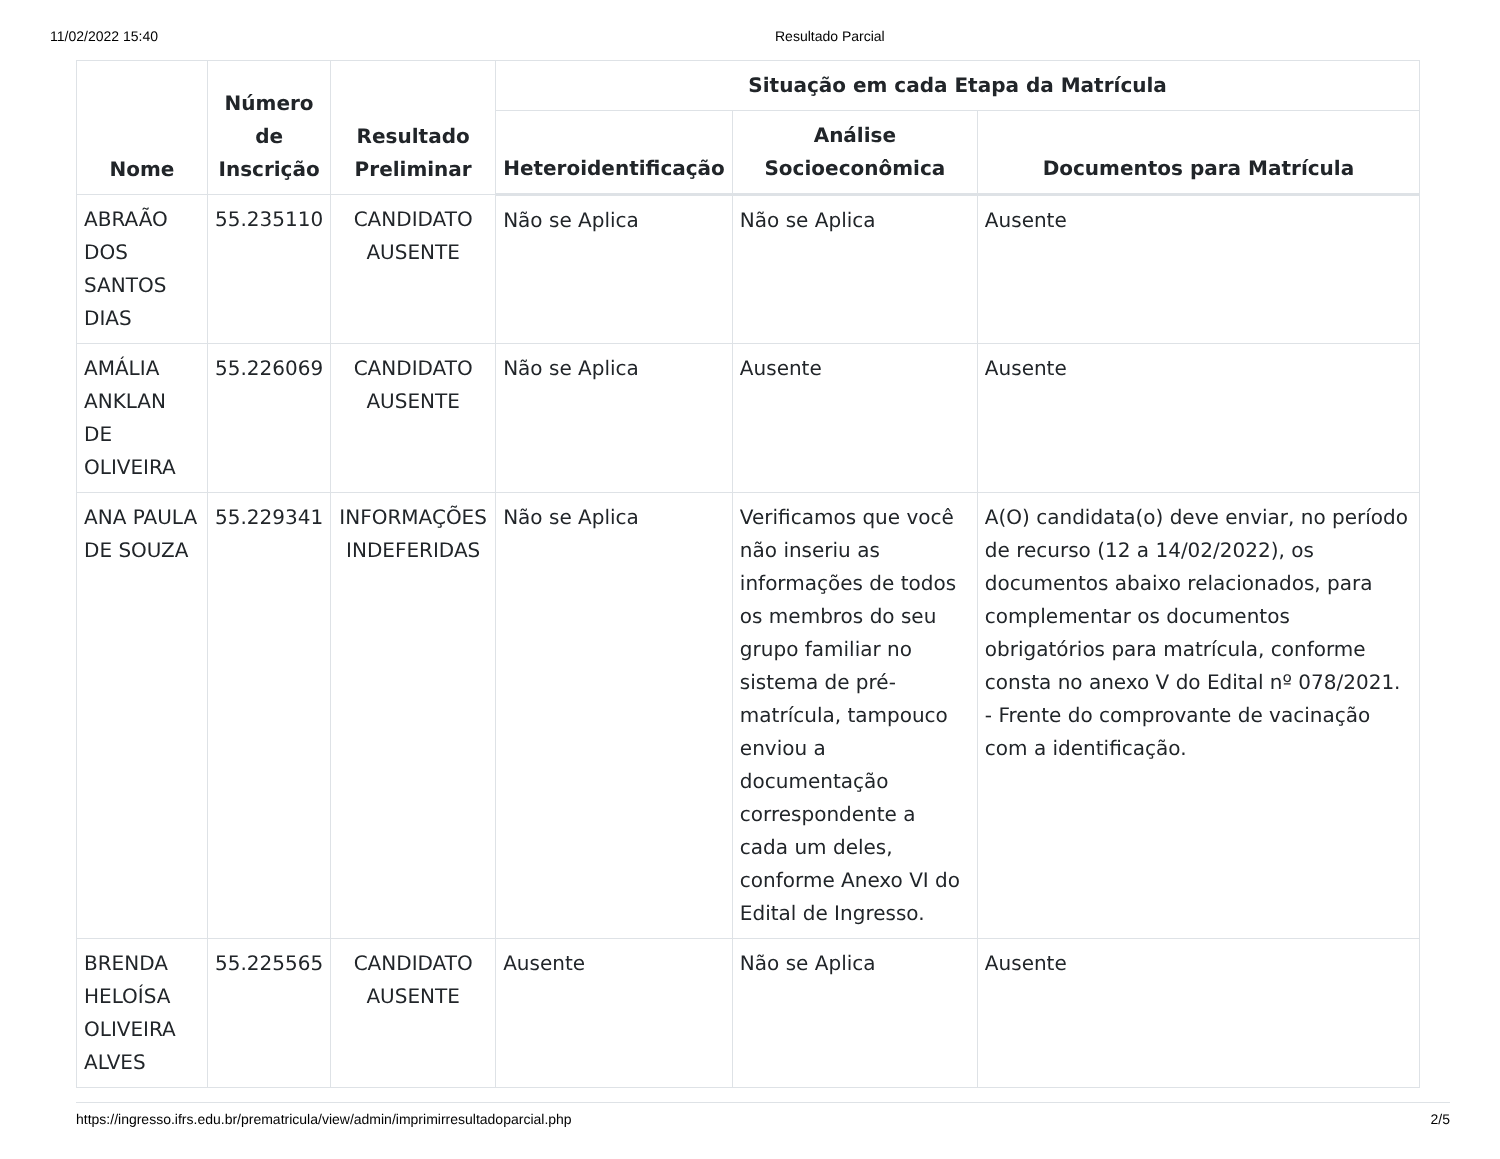11/02/2022 15:40 Resultado Parcial
| Nome | Número de Inscrição | Resultado Preliminar | Situação em cada Etapa da Matrícula | | |
| --- | --- | --- | --- | --- | --- |
| | | | Heteroidentificação | Análise Socioeconômica | Documentos para Matrícula |
| ABRAÃO DOS SANTOS DIAS | 55.235110 | CANDIDATO AUSENTE | Não se Aplica | Não se Aplica | Ausente |
| AMÁLIA ANKLAN DE OLIVEIRA | 55.226069 | CANDIDATO AUSENTE | Não se Aplica | Ausente | Ausente |
| ANA PAULA DE SOUZA | 55.229341 | INFORMAÇÕES INDEFERIDAS | Não se Aplica | Verificamos que você não inseriu as informações de todos os membros do seu grupo familiar no sistema de pré-matrícula, tampouco enviou a documentação correspondente a cada um deles, conforme Anexo VI do Edital de Ingresso. | A(O) candidata(o) deve enviar, no período de recurso (12 a 14/02/2022), os documentos abaixo relacionados, para complementar os documentos obrigatórios para matrícula, conforme consta no anexo V do Edital nº 078/2021. - Frente do comprovante de vacinação com a identificação. |
| BRENDA HELOÍSA OLIVEIRA ALVES | 55.225565 | CANDIDATO AUSENTE | Ausente | Não se Aplica | Ausente |
https://ingresso.ifrs.edu.br/prematricula/view/admin/imprimirresultadoparcial.php
2/5